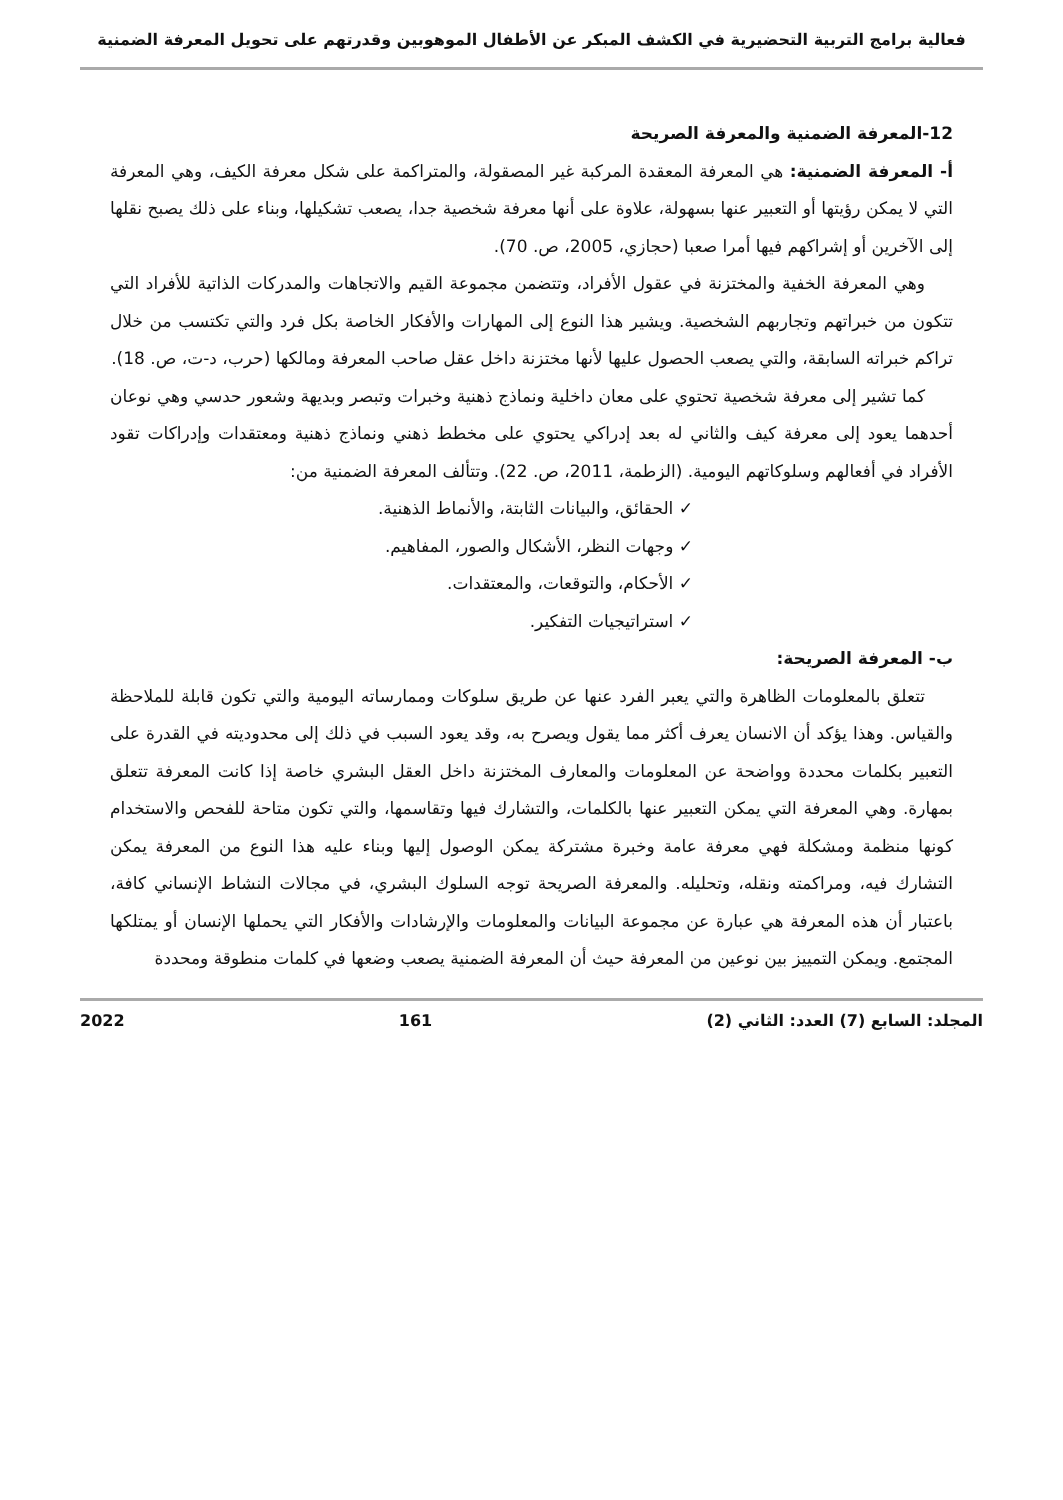فعالية برامج التربية التحضيرية في الكشف المبكر عن الأطفال الموهوبين وقدرتهم على تحويل المعرفة الضمنية
12-المعرفة الضمنية والمعرفة الصريحة
أ- المعرفة الضمنية: هي المعرفة المعقدة المركبة غير المصقولة، والمتراكمة على شكل معرفة الكيف، وهي المعرفة التي لا يمكن رؤيتها أو التعبير عنها بسهولة، علاوة على أنها معرفة شخصية جدا، يصعب تشكيلها، وبناء على ذلك يصبح نقلها إلى الآخرين أو إشراكهم فيها أمرا صعبا (حجازي، 2005، ص. 70).
وهي المعرفة الخفية والمختزنة في عقول الأفراد، وتتضمن مجموعة القيم والاتجاهات والمدركات الذاتية للأفراد التي تتكون من خبراتهم وتجاربهم الشخصية. ويشير هذا النوع إلى المهارات والأفكار الخاصة بكل فرد والتي تكتسب من خلال تراكم خبراته السابقة، والتي يصعب الحصول عليها لأنها مختزنة داخل عقل صاحب المعرفة ومالكها (حرب، د-ت، ص. 18).
كما تشير إلى معرفة شخصية تحتوي على معان داخلية ونماذج ذهنية وخبرات وتبصر وبديهة وشعور حدسي وهي نوعان أحدهما يعود إلى معرفة كيف والثاني له بعد إدراكي يحتوي على مخطط ذهني ونماذج ذهنية ومعتقدات وإدراكات تقود الأفراد في أفعالهم وسلوكاتهم اليومية. (الزطمة، 2011، ص. 22). وتتألف المعرفة الضمنية من:
✓ الحقائق، والبيانات الثابتة، والأنماط الذهنية.
✓ وجهات النظر، الأشكال والصور، المفاهيم.
✓ الأحكام، والتوقعات، والمعتقدات.
✓ استراتيجيات التفكير.
ب- المعرفة الصريحة:
تتعلق بالمعلومات الظاهرة والتي يعبر الفرد عنها عن طريق سلوكات وممارساته اليومية والتي تكون قابلة للملاحظة والقياس. وهذا يؤكد أن الانسان يعرف أكثر مما يقول ويصرح به، وقد يعود السبب في ذلك إلى محدوديته في القدرة على التعبير بكلمات محددة وواضحة عن المعلومات والمعارف المختزنة داخل العقل البشري خاصة إذا كانت المعرفة تتعلق بمهارة. وهي المعرفة التي يمكن التعبير عنها بالكلمات، والتشارك فيها وتقاسمها، والتي تكون متاحة للفحص والاستخدام كونها منظمة ومشكلة فهي معرفة عامة وخبرة مشتركة يمكن الوصول إليها وبناء عليه هذا النوع من المعرفة يمكن التشارك فيه، ومراكمته ونقله، وتحليله. والمعرفة الصريحة توجه السلوك البشري، في مجالات النشاط الإنساني كافة، باعتبار أن هذه المعرفة هي عبارة عن مجموعة البيانات والمعلومات والإرشادات والأفكار التي يحملها الإنسان أو يمتلكها المجتمع. ويمكن التمييز بين نوعين من المعرفة حيث أن المعرفة الضمنية يصعب وضعها في كلمات منطوقة ومحددة
المجلد: السابع (7) العدد: الثاني (2) 161 2022